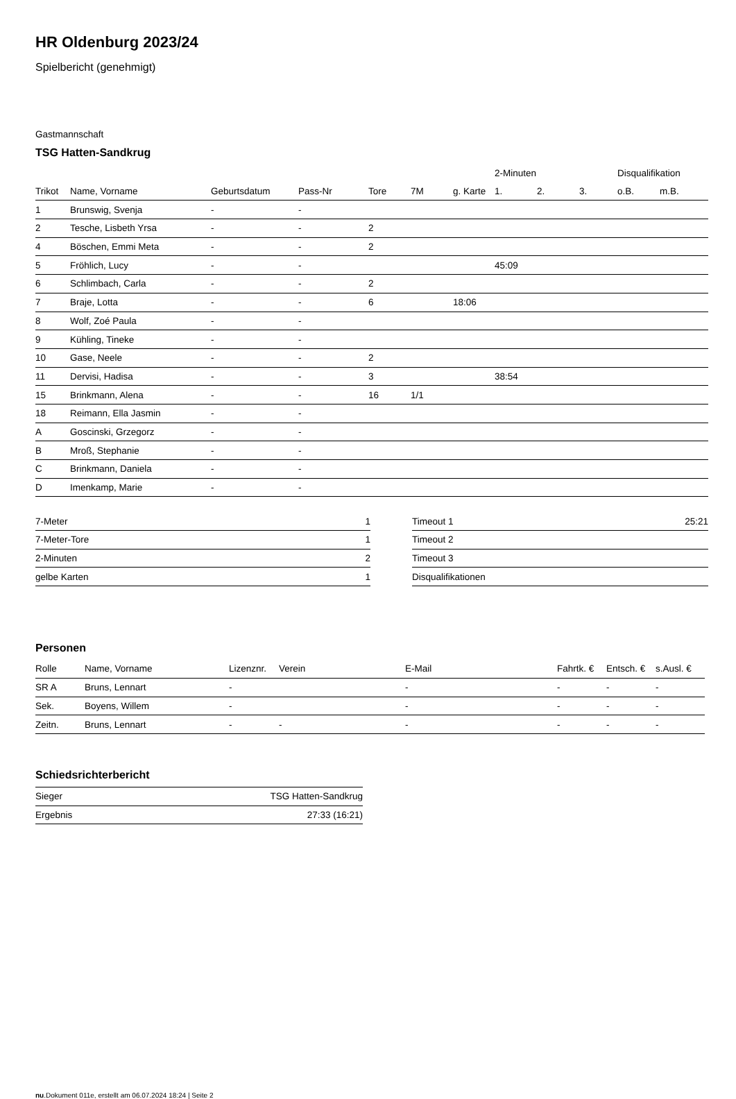HR Oldenburg 2023/24
Spielbericht (genehmigt)
Gastmannschaft
TSG Hatten-Sandkrug
| | | | | | | | 2-Minuten | | | Disqualifikation | |
| --- | --- | --- | --- | --- | --- | --- | --- | --- | --- | --- | --- |
| Trikot | Name, Vorname | Geburtsdatum | Pass-Nr | Tore | 7M | g. Karte | 1. | 2. | 3. | o.B. | m.B. |
| 1 | Brunswig, Svenja | - | - | | | | | | | | |
| 2 | Tesche, Lisbeth Yrsa | - | - | 2 | | | | | | | |
| 4 | Böschen, Emmi Meta | - | - | 2 | | | | | | | |
| 5 | Fröhlich, Lucy | - | - | | | | 45:09 | | | | |
| 6 | Schlimbach, Carla | - | - | 2 | | | | | | | |
| 7 | Braje, Lotta | - | - | 6 | | 18:06 | | | | | |
| 8 | Wolf, Zoé Paula | - | - | | | | | | | | |
| 9 | Kühling, Tineke | - | - | | | | | | | | |
| 10 | Gase, Neele | - | - | 2 | | | | | | | |
| 11 | Dervisi, Hadisa | - | - | 3 | | | 38:54 | | | | |
| 15 | Brinkmann, Alena | - | - | 16 | 1/1 | | | | | | |
| 18 | Reimann, Ella Jasmin | - | - | | | | | | | | |
| A | Goscinski, Grzegorz | - | - | | | | | | | | |
| B | Mroß, Stephanie | - | - | | | | | | | | |
| C | Brinkmann, Daniela | - | - | | | | | | | | |
| D | Imenkamp, Marie | - | - | | | | | | | | |
| 7-Meter | 1 |
| 7-Meter-Tore | 1 |
| 2-Minuten | 2 |
| gelbe Karten | 1 |
| Timeout 1 | 25:21 |
| Timeout 2 | |
| Timeout 3 | |
| Disqualifikationen | |
Personen
| Rolle | Name, Vorname | Lizenznr. | Verein | E-Mail | Fahrtk. € | Entsch. € | s.Ausl. € |
| --- | --- | --- | --- | --- | --- | --- | --- |
| SR A | Bruns, Lennart | - | | - | - | - | - |
| Sek. | Boyens, Willem | - | | - | - | - | - |
| Zeitn. | Bruns, Lennart | - | - | - | - | - | - |
Schiedsrichterbericht
| Sieger | TSG Hatten-Sandkrug |
| Ergebnis | 27:33 (16:21) |
nu.Dokument 011e, erstellt am 06.07.2024 18:24 | Seite 2